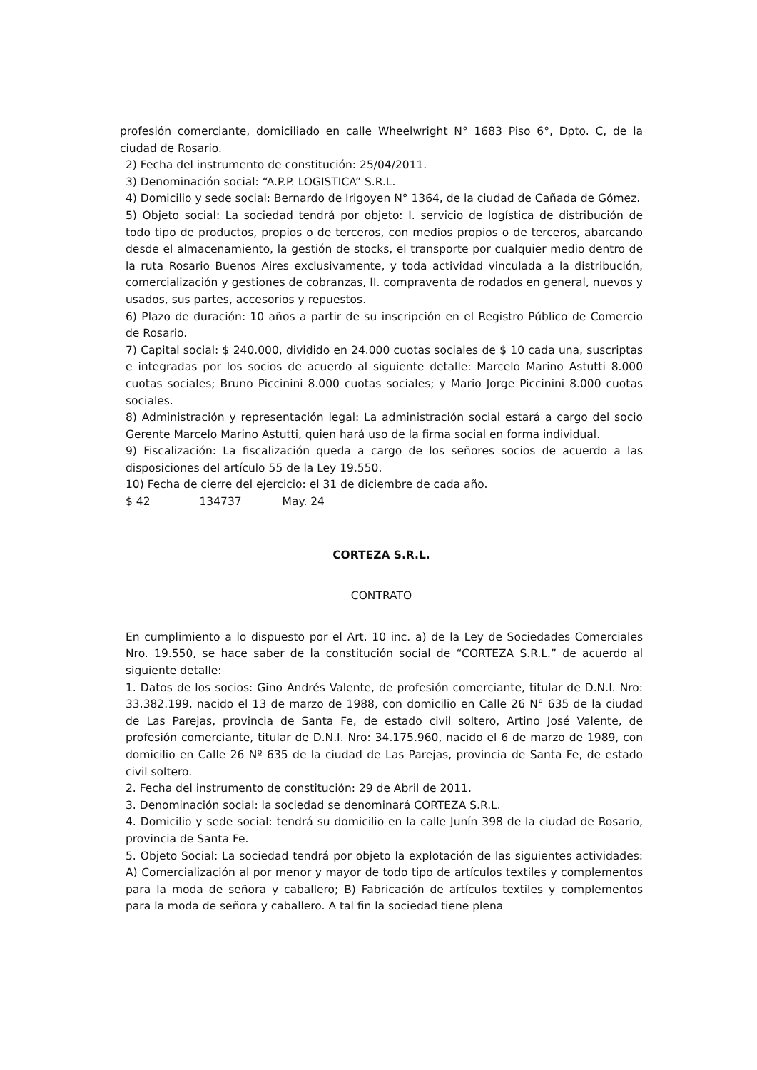profesión comerciante, domiciliado en calle Wheelwright N° 1683 Piso 6°, Dpto. C, de la ciudad de Rosario.
2) Fecha del instrumento de constitución: 25/04/2011.
3) Denominación social: “A.P.P. LOGISTICA” S.R.L.
4) Domicilio y sede social: Bernardo de Irigoyen N° 1364, de la ciudad de Cañada de Gómez.
5) Objeto social: La sociedad tendrá por objeto: I. servicio de logística de distribución de todo tipo de productos, propios o de terceros, con medios propios o de terceros, abarcando desde el almacenamiento, la gestión de stocks, el transporte por cualquier medio dentro de la ruta Rosario Buenos Aires exclusivamente, y toda actividad vinculada a la distribución, comercialización y gestiones de cobranzas, II. compraventa de rodados en general, nuevos y usados, sus partes, accesorios y repuestos.
6) Plazo de duración: 10 años a partir de su inscripción en el Registro Público de Comercio de Rosario.
7) Capital social: $ 240.000, dividido en 24.000 cuotas sociales de $ 10 cada una, suscriptas e integradas por los socios de acuerdo al siguiente detalle: Marcelo Marino Astutti 8.000 cuotas sociales; Bruno Piccinini 8.000 cuotas sociales; y Mario Jorge Piccinini 8.000 cuotas sociales.
8) Administración y representación legal: La administración social estará a cargo del socio Gerente Marcelo Marino Astutti, quien hará uso de la firma social en forma individual.
9) Fiscalización: La fiscalización queda a cargo de los señores socios de acuerdo a las disposiciones del artículo 55 de la Ley 19.550.
10) Fecha de cierre del ejercicio: el 31 de diciembre de cada año.
$ 42 134737 May. 24
CORTEZA S.R.L.
CONTRATO
En cumplimiento a lo dispuesto por el Art. 10 inc. a) de la Ley de Sociedades Comerciales Nro. 19.550, se hace saber de la constitución social de “CORTEZA S.R.L.” de acuerdo al siguiente detalle:
1. Datos de los socios: Gino Andrés Valente, de profesión comerciante, titular de D.N.I. Nro: 33.382.199, nacido el 13 de marzo de 1988, con domicilio en Calle 26 N° 635 de la ciudad de Las Parejas, provincia de Santa Fe, de estado civil soltero, Artino José Valente, de profesión comerciante, titular de D.N.I. Nro: 34.175.960, nacido el 6 de marzo de 1989, con domicilio en Calle 26 Nº 635 de la ciudad de Las Parejas, provincia de Santa Fe, de estado civil soltero.
2. Fecha del instrumento de constitución: 29 de Abril de 2011.
3. Denominación social: la sociedad se denominará CORTEZA S.R.L.
4. Domicilio y sede social: tendrá su domicilio en la calle Junín 398 de la ciudad de Rosario, provincia de Santa Fe.
5. Objeto Social: La sociedad tendrá por objeto la explotación de las siguientes actividades: A) Comercialización al por menor y mayor de todo tipo de artículos textiles y complementos para la moda de señora y caballero; B) Fabricación de artículos textiles y complementos para la moda de señora y caballero. A tal fin la sociedad tiene plena